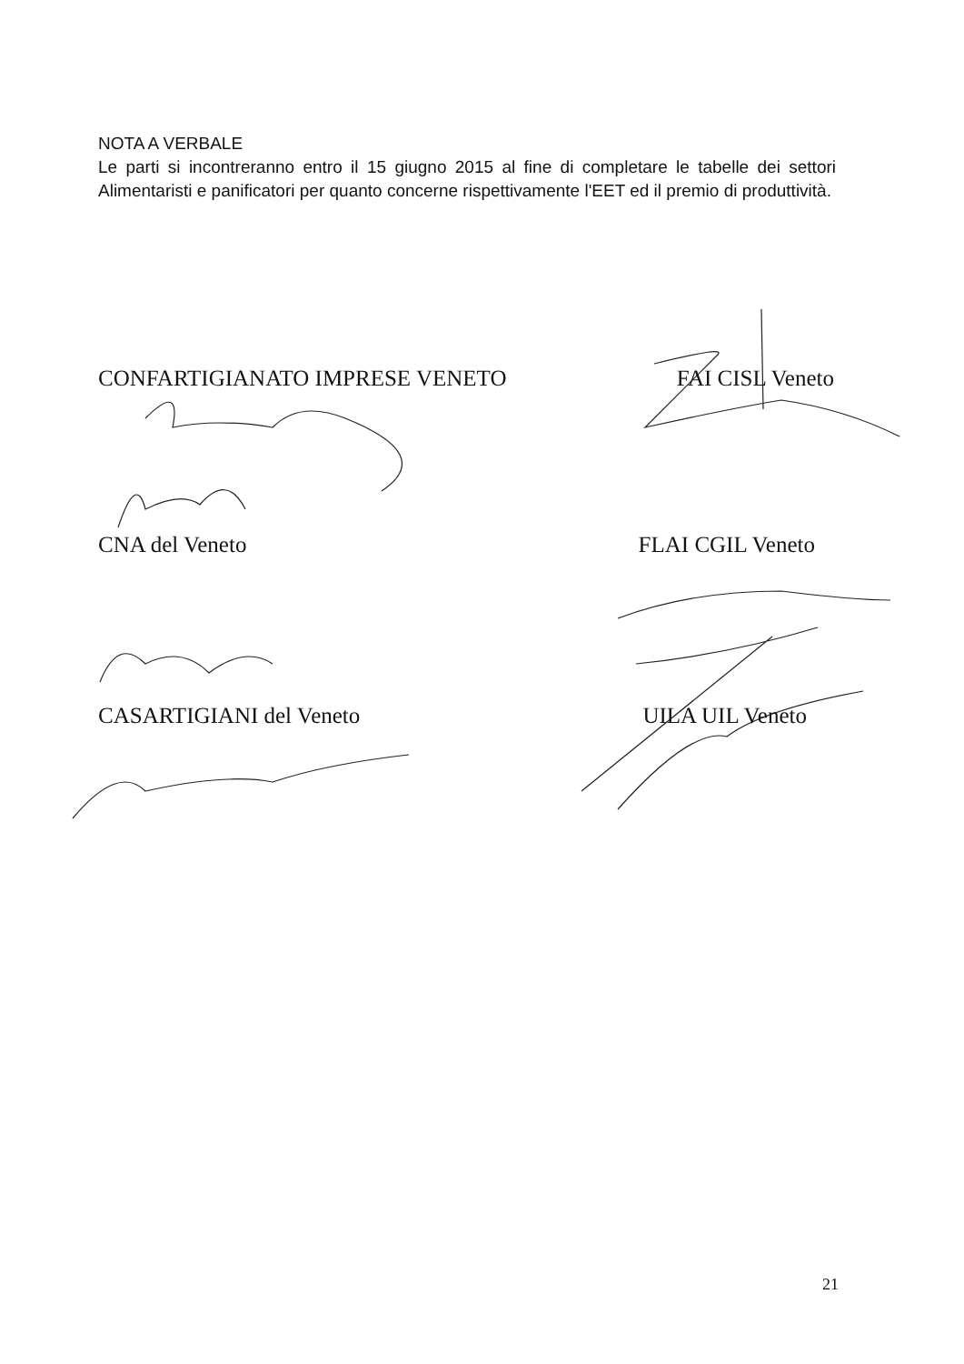NOTA A VERBALE
Le parti si incontreranno entro il 15 giugno 2015 al fine di completare le tabelle dei settori Alimentaristi e panificatori per quanto concerne rispettivamente l'EET ed il premio di produttività.
CONFARTIGIANATO IMPRESE VENETO FAI CISL Veneto
CNA del Veneto FLAI CGIL Veneto
CASARTIGIANI del Veneto UILA UIL Veneto
21